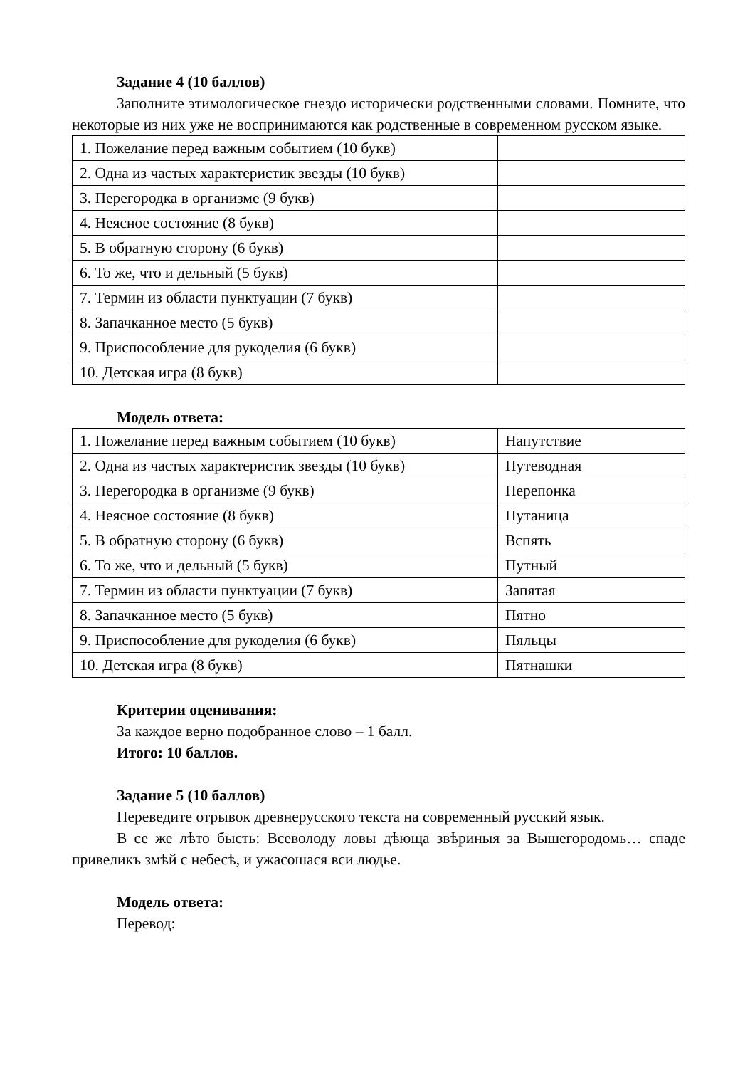Задание 4 (10 баллов)
Заполните этимологическое гнездо исторически родственными словами. Помните, что некоторые из них уже не воспринимаются как родственные в современном русском языке.
| 1. Пожелание перед важным событием (10 букв) | |
| 2. Одна из частых характеристик звезды (10 букв) | |
| 3. Перегородка в организме (9 букв) | |
| 4. Неясное состояние (8 букв) | |
| 5. В обратную сторону (6 букв) | |
| 6. То же, что и дельный (5 букв) | |
| 7. Термин из области пунктуации (7 букв) | |
| 8. Запачканное место (5 букв) | |
| 9. Приспособление для рукоделия (6 букв) | |
| 10. Детская игра (8 букв) | |
Модель ответа:
| 1. Пожелание перед важным событием (10 букв) | Напутствие |
| 2. Одна из частых характеристик звезды (10 букв) | Путеводная |
| 3. Перегородка в организме (9 букв) | Перепонка |
| 4. Неясное состояние (8 букв) | Путаница |
| 5. В обратную сторону (6 букв) | Вспять |
| 6. То же, что и дельный (5 букв) | Путный |
| 7. Термин из области пунктуации (7 букв) | Запятая |
| 8. Запачканное место (5 букв) | Пятно |
| 9. Приспособление для рукоделия (6 букв) | Пяльцы |
| 10. Детская игра (8 букв) | Пятнашки |
Критерии оценивания:
За каждое верно подобранное слово – 1 балл.
Итого: 10 баллов.
Задание 5 (10 баллов)
Переведите отрывок древнерусского текста на современный русский язык.
В се же лѣто бысть: Всеволоду ловы дѣюща звѣриныя за Вышегородомь… спаде привеликъ змѣй с небесѣ, и ужасошася вси людье.
Модель ответа:
Перевод: